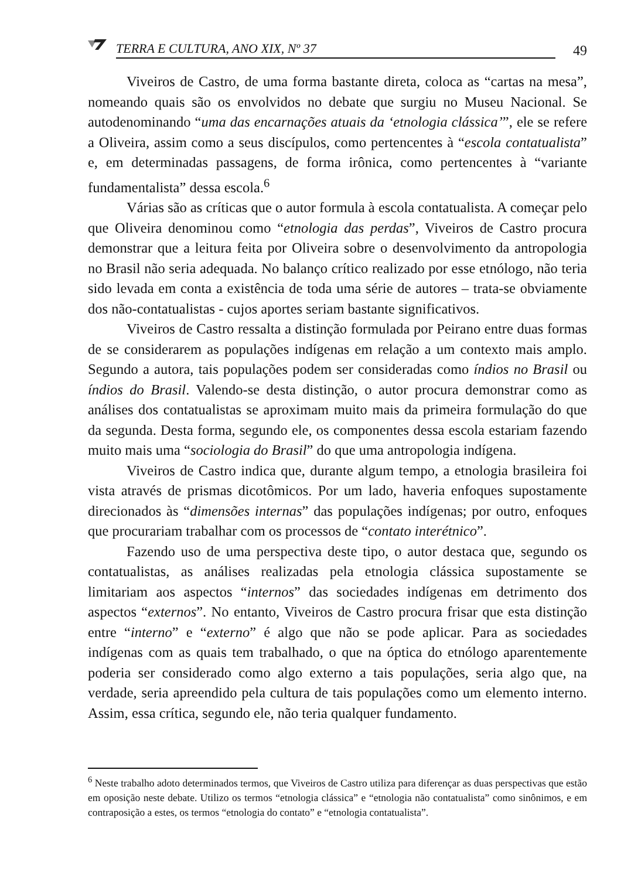TERRA E CULTURA, ANO XIX, Nº 37
49
Viveiros de Castro, de uma forma bastante direta, coloca as “cartas na mesa”, nomeando quais são os envolvidos no debate que surgiu no Museu Nacional. Se autodenominando “uma das encarnações atuais da ‘etnologia clássica’”, ele se refere a Oliveira, assim como a seus discípulos, como pertencentes à “escola contatualista” e, em determinadas passagens, de forma irônica, como pertencentes à “variante fundamentalista” dessa escola.<sup>6</sup>
Várias são as críticas que o autor formula à escola contatualista. A começar pelo que Oliveira denominou como “etnologia das perdas”, Viveiros de Castro procura demonstrar que a leitura feita por Oliveira sobre o desenvolvimento da antropologia no Brasil não seria adequada. No balanço crítico realizado por esse etnólogo, não teria sido levada em conta a existência de toda uma série de autores – trata-se obviamente dos não-contatualistas - cujos aportes seriam bastante significativos.
Viveiros de Castro ressalta a distinção formulada por Peirano entre duas formas de se considerarem as populações indígenas em relação a um contexto mais amplo. Segundo a autora, tais populações podem ser consideradas como índios no Brasil ou índios do Brasil. Valendo-se desta distinção, o autor procura demonstrar como as análises dos contatualistas se aproximam muito mais da primeira formulação do que da segunda. Desta forma, segundo ele, os componentes dessa escola estariam fazendo muito mais uma “sociologia do Brasil” do que uma antropologia indígena.
Viveiros de Castro indica que, durante algum tempo, a etnologia brasileira foi vista através de prismas dicotômicos. Por um lado, haveria enfoques supostamente direcionados às “dimensões internas” das populações indígenas; por outro, enfoques que procurariam trabalhar com os processos de “contato interétnico”.
Fazendo uso de uma perspectiva deste tipo, o autor destaca que, segundo os contatualistas, as análises realizadas pela etnologia clássica supostamente se limitariam aos aspectos “internos” das sociedades indígenas em detrimento dos aspectos “externos”. No entanto, Viveiros de Castro procura frisar que esta distinção entre “interno” e “externo” é algo que não se pode aplicar. Para as sociedades indígenas com as quais tem trabalhado, o que na óptica do etnólogo aparentemente poderia ser considerado como algo externo a tais populações, seria algo que, na verdade, seria apreendido pela cultura de tais populações como um elemento interno. Assim, essa crítica, segundo ele, não teria qualquer fundamento.
<sup>6</sup> Neste trabalho adoto determinados termos, que Viveiros de Castro utiliza para diferençar as duas perspectivas que estão em oposição neste debate. Utilizo os termos “etnologia clássica” e “etnologia não contatualista” como sinônimos, e em contraposição a estes, os termos “etnologia do contato” e “etnologia contatualista”.